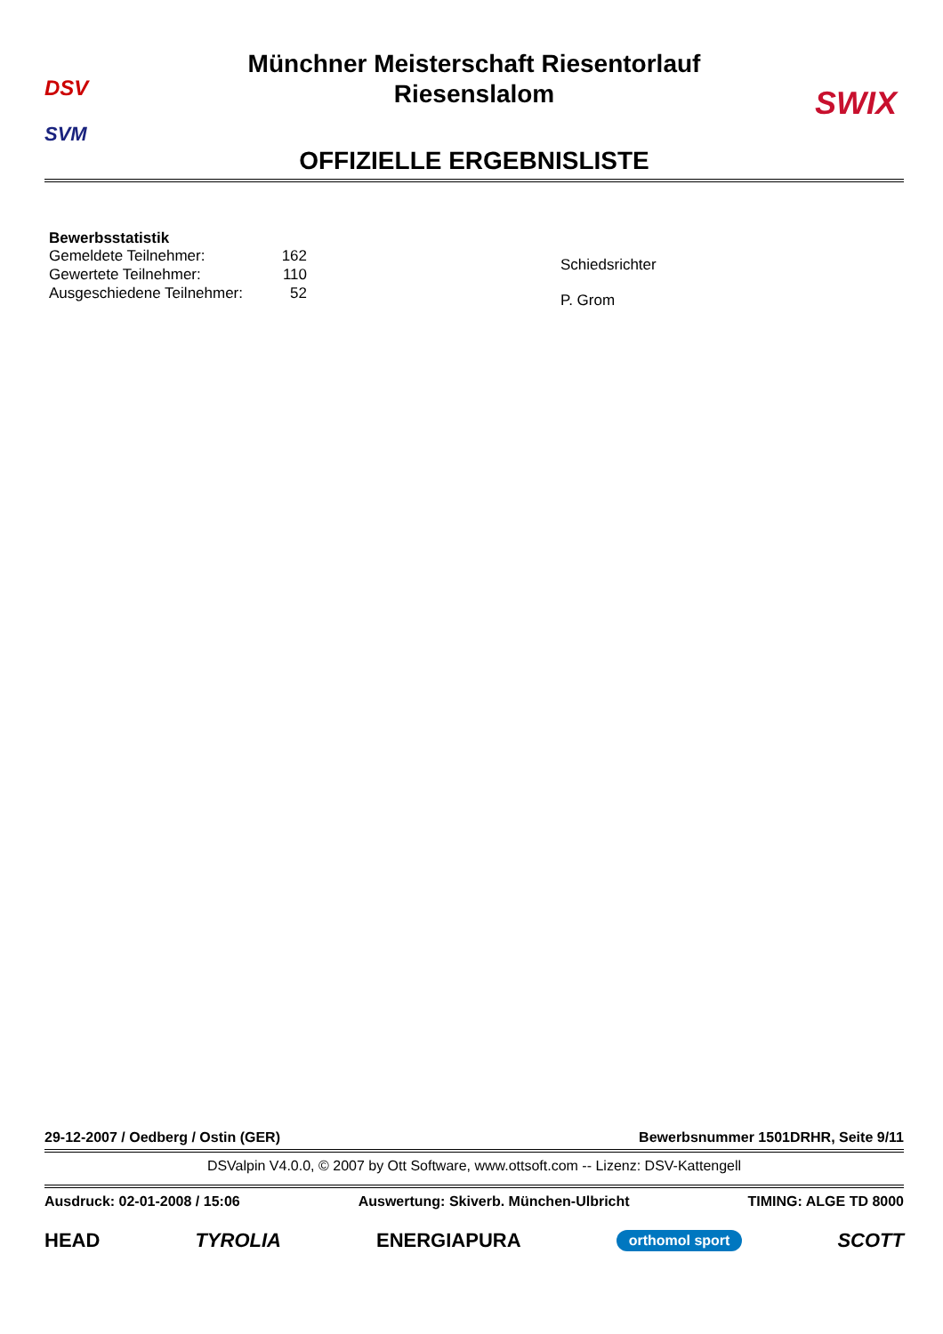DSV
SVM
Münchner Meisterschaft Riesentorlauf
Riesenslalom
SWIX
OFFIZIELLE ERGEBNISLISTE
Bewerbsstatistik
| Gemeldete Teilnehmer: | 162 |
| Gewertete Teilnehmer: | 110 |
| Ausgeschiedene Teilnehmer: | 52 |
Schiedsrichter
P. Grom
29-12-2007 / Oedberg / Ostin (GER) Bewerbsnummer 1501DRHR, Seite 9/11
DSValpin V4.0.0, © 2007 by Ott Software, www.ottsoft.com -- Lizenz: DSV-Kattengell
Ausdruck: 02-01-2008 / 15:06 Auswertung: Skiverb. München-Ulbricht TIMING: ALGE TD 8000
HEAD TYROLIA ENERGIAPURA orthomol sport SCOTT